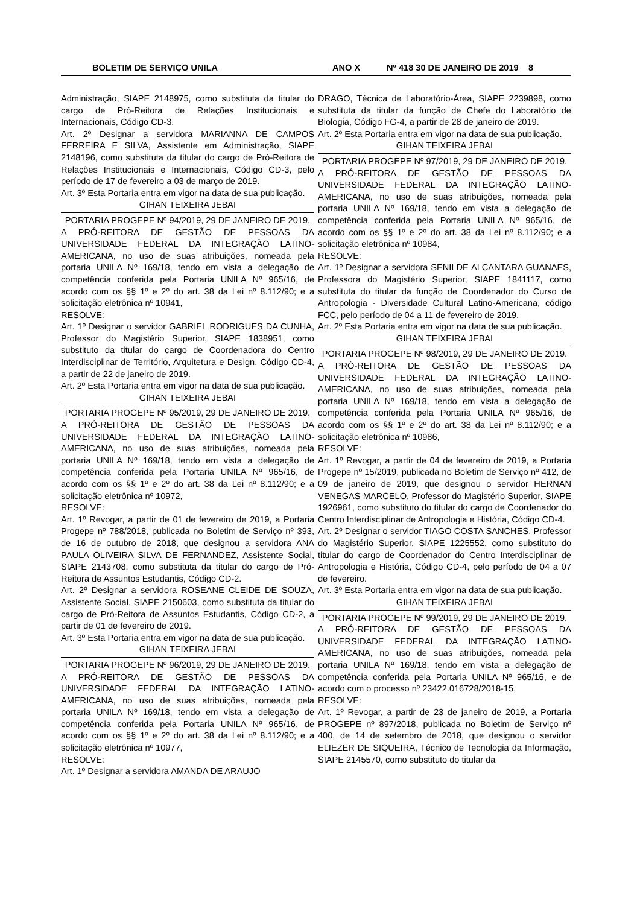BOLETIM DE SERVIÇO UNILA ANO X Nº 418 30 DE JANEIRO DE 2019 8
Administração, SIAPE 2148975, como substituta da titular do cargo de Pró-Reitora de Relações Institucionais e Internacionais, Código CD-3.
Art. 2º Designar a servidora MARIANNA DE CAMPOS FERREIRA E SILVA, Assistente em Administração, SIAPE 2148196, como substituta da titular do cargo de Pró-Reitora de Relações Institucionais e Internacionais, Código CD-3, pelo período de 17 de fevereiro a 03 de março de 2019.
Art. 3º Esta Portaria entra em vigor na data de sua publicação.
GIHAN TEIXEIRA JEBAI
PORTARIA PROGEPE Nº 94/2019, 29 DE JANEIRO DE 2019.
A PRÓ-REITORA DE GESTÃO DE PESSOAS DA UNIVERSIDADE FEDERAL DA INTEGRAÇÃO LATINO-AMERICANA, no uso de suas atribuições, nomeada pela portaria UNILA Nº 169/18, tendo em vista a delegação de competência conferida pela Portaria UNILA Nº 965/16, de acordo com os §§ 1º e 2º do art. 38 da Lei nº 8.112/90; e a solicitação eletrônica nº 10941,
RESOLVE:
Art. 1º Designar o servidor GABRIEL RODRIGUES DA CUNHA, Professor do Magistério Superior, SIAPE 1838951, como substituto da titular do cargo de Coordenadora do Centro Interdisciplinar de Território, Arquitetura e Design, Código CD-4, a partir de 22 de janeiro de 2019.
Art. 2º Esta Portaria entra em vigor na data de sua publicação.
GIHAN TEIXEIRA JEBAI
PORTARIA PROGEPE Nº 95/2019, 29 DE JANEIRO DE 2019.
A PRÓ-REITORA DE GESTÃO DE PESSOAS DA UNIVERSIDADE FEDERAL DA INTEGRAÇÃO LATINO-AMERICANA, no uso de suas atribuições, nomeada pela portaria UNILA Nº 169/18, tendo em vista a delegação de competência conferida pela Portaria UNILA Nº 965/16, de acordo com os §§ 1º e 2º do art. 38 da Lei nº 8.112/90; e a solicitação eletrônica nº 10972,
RESOLVE:
Art. 1º Revogar, a partir de 01 de fevereiro de 2019, a Portaria Progepe nº 788/2018, publicada no Boletim de Serviço nº 393, de 16 de outubro de 2018, que designou a servidora ANA PAULA OLIVEIRA SILVA DE FERNANDEZ, Assistente Social, SIAPE 2143708, como substituta da titular do cargo de Pró-Reitora de Assuntos Estudantis, Código CD-2.
Art. 2º Designar a servidora ROSEANE CLEIDE DE SOUZA, Assistente Social, SIAPE 2150603, como substituta da titular do cargo de Pró-Reitora de Assuntos Estudantis, Código CD-2, a partir de 01 de fevereiro de 2019.
Art. 3º Esta Portaria entra em vigor na data de sua publicação.
GIHAN TEIXEIRA JEBAI
PORTARIA PROGEPE Nº 96/2019, 29 DE JANEIRO DE 2019.
A PRÓ-REITORA DE GESTÃO DE PESSOAS DA UNIVERSIDADE FEDERAL DA INTEGRAÇÃO LATINO-AMERICANA, no uso de suas atribuições, nomeada pela portaria UNILA Nº 169/18, tendo em vista a delegação de competência conferida pela Portaria UNILA Nº 965/16, de acordo com os §§ 1º e 2º do art. 38 da Lei nº 8.112/90; e a solicitação eletrônica nº 10977,
RESOLVE:
Art. 1º Designar a servidora AMANDA DE ARAUJO
DRAGO, Técnica de Laboratório-Área, SIAPE 2239898, como substituta da titular da função de Chefe do Laboratório de Biologia, Código FG-4, a partir de 28 de janeiro de 2019.
Art. 2º Esta Portaria entra em vigor na data de sua publicação.
GIHAN TEIXEIRA JEBAI
PORTARIA PROGEPE Nº 97/2019, 29 DE JANEIRO DE 2019.
A PRÓ-REITORA DE GESTÃO DE PESSOAS DA UNIVERSIDADE FEDERAL DA INTEGRAÇÃO LATINO-AMERICANA, no uso de suas atribuições, nomeada pela portaria UNILA Nº 169/18, tendo em vista a delegação de competência conferida pela Portaria UNILA Nº 965/16, de acordo com os §§ 1º e 2º do art. 38 da Lei nº 8.112/90; e a solicitação eletrônica nº 10984,
RESOLVE:
Art. 1º Designar a servidora SENILDE ALCANTARA GUANAES, Professora do Magistério Superior, SIAPE 1841117, como substituta do titular da função de Coordenador do Curso de Antropologia - Diversidade Cultural Latino-Americana, código FCC, pelo período de 04 a 11 de fevereiro de 2019.
Art. 2º Esta Portaria entra em vigor na data de sua publicação.
GIHAN TEIXEIRA JEBAI
PORTARIA PROGEPE Nº 98/2019, 29 DE JANEIRO DE 2019.
A PRÓ-REITORA DE GESTÃO DE PESSOAS DA UNIVERSIDADE FEDERAL DA INTEGRAÇÃO LATINO-AMERICANA, no uso de suas atribuições, nomeada pela portaria UNILA Nº 169/18, tendo em vista a delegação de competência conferida pela Portaria UNILA Nº 965/16, de acordo com os §§ 1º e 2º do art. 38 da Lei nº 8.112/90; e a solicitação eletrônica nº 10986,
RESOLVE:
Art. 1º Revogar, a partir de 04 de fevereiro de 2019, a Portaria Progepe nº 15/2019, publicada no Boletim de Serviço nº 412, de 09 de janeiro de 2019, que designou o servidor HERNAN VENEGAS MARCELO, Professor do Magistério Superior, SIAPE 1926961, como substituto do titular do cargo de Coordenador do Centro Interdisciplinar de Antropologia e História, Código CD-4.
Art. 2º Designar o servidor TIAGO COSTA SANCHES, Professor do Magistério Superior, SIAPE 1225552, como substituto do titular do cargo de Coordenador do Centro Interdisciplinar de Antropologia e História, Código CD-4, pelo período de 04 a 07 de fevereiro.
Art. 3º Esta Portaria entra em vigor na data de sua publicação.
GIHAN TEIXEIRA JEBAI
PORTARIA PROGEPE Nº 99/2019, 29 DE JANEIRO DE 2019.
A PRÓ-REITORA DE GESTÃO DE PESSOAS DA UNIVERSIDADE FEDERAL DA INTEGRAÇÃO LATINO-AMERICANA, no uso de suas atribuições, nomeada pela portaria UNILA Nº 169/18, tendo em vista a delegação de competência conferida pela Portaria UNILA Nº 965/16, e de acordo com o processo nº 23422.016728/2018-15,
RESOLVE:
Art. 1º Revogar, a partir de 23 de janeiro de 2019, a Portaria PROGEPE nº 897/2018, publicada no Boletim de Serviço nº 400, de 14 de setembro de 2018, que designou o servidor ELIEZER DE SIQUEIRA, Técnico de Tecnologia da Informação, SIAPE 2145570, como substituto do titular da